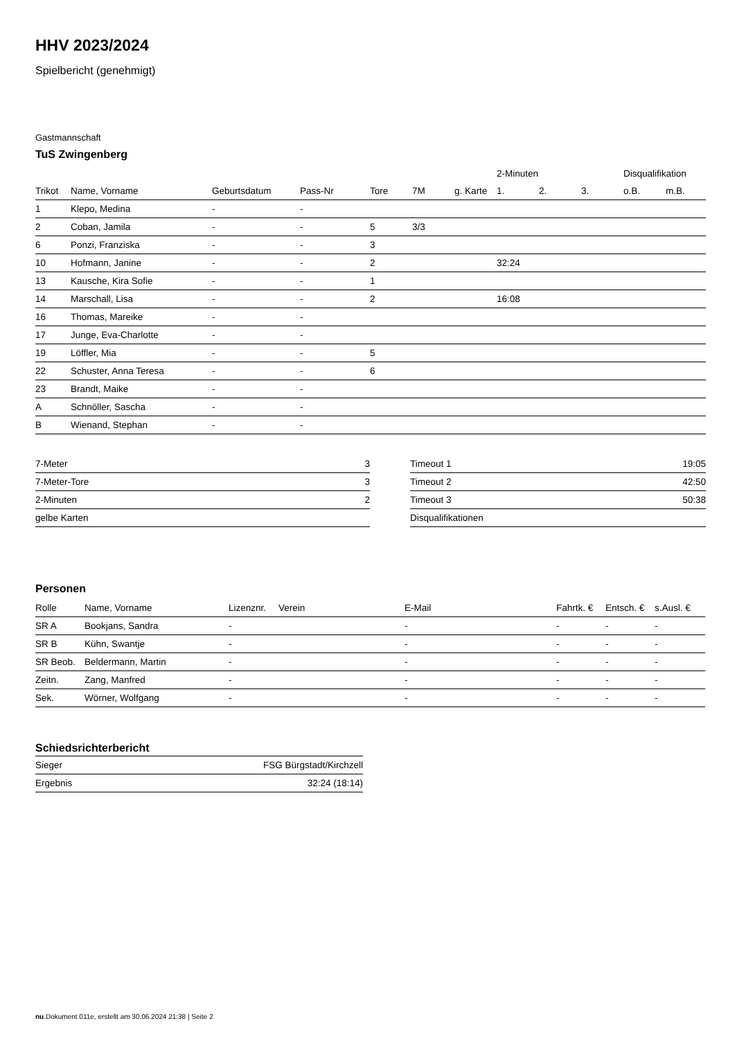HHV 2023/2024
Spielbericht (genehmigt)
Gastmannschaft
TuS Zwingenberg
| | | | | | | | 2-Minuten | | | Disqualifikation | |
| --- | --- | --- | --- | --- | --- | --- | --- | --- | --- | --- | --- |
| Trikot | Name, Vorname | Geburtsdatum | Pass-Nr | Tore | 7M | g. Karte | 1. | 2. | 3. | o.B. | m.B. |
| 1 | Klepo, Medina | - | - | | | | | | | | |
| 2 | Coban, Jamila | - | - | 5 | 3/3 | | | | | | |
| 6 | Ponzi, Franziska | - | - | 3 | | | | | | | |
| 10 | Hofmann, Janine | - | - | 2 | | | 32:24 | | | | |
| 13 | Kausche, Kira Sofie | - | - | 1 | | | | | | | |
| 14 | Marschall, Lisa | - | - | 2 | | | 16:08 | | | | |
| 16 | Thomas, Mareike | - | - | | | | | | | | |
| 17 | Junge, Eva-Charlotte | - | - | | | | | | | | |
| 19 | Löffler, Mia | - | - | 5 | | | | | | | |
| 22 | Schuster, Anna Teresa | - | - | 6 | | | | | | | |
| 23 | Brandt, Maike | - | - | | | | | | | | |
| A | Schnöller, Sascha | - | - | | | | | | | | |
| B | Wienand, Stephan | - | - | | | | | | | | |
| 7-Meter | 3 |
| 7-Meter-Tore | 3 |
| 2-Minuten | 2 |
| gelbe Karten | |
| Timeout 1 | 19:05 |
| Timeout 2 | 42:50 |
| Timeout 3 | 50:38 |
| Disqualifikationen | |
Personen
| Rolle | Name, Vorname | Lizenznr. | Verein | E-Mail | Fahrtk. € | Entsch. € | s.Ausl. € |
| --- | --- | --- | --- | --- | --- | --- | --- |
| SR A | Bookjans, Sandra | - | | - | - | - | - |
| SR B | Kühn, Swantje | - | | - | - | - | - |
| SR Beob. | Beldermann, Martin | - | | - | - | - | - |
| Zeitn. | Zang, Manfred | - | | - | - | - | - |
| Sek. | Wörner, Wolfgang | - | | - | - | - | - |
Schiedsrichterbericht
| Sieger | FSG Bürgstadt/Kirchzell |
| Ergebnis | 32:24 (18:14) |
nu.Dokument 011e, erstellt am 30.06.2024 21:38 | Seite 2